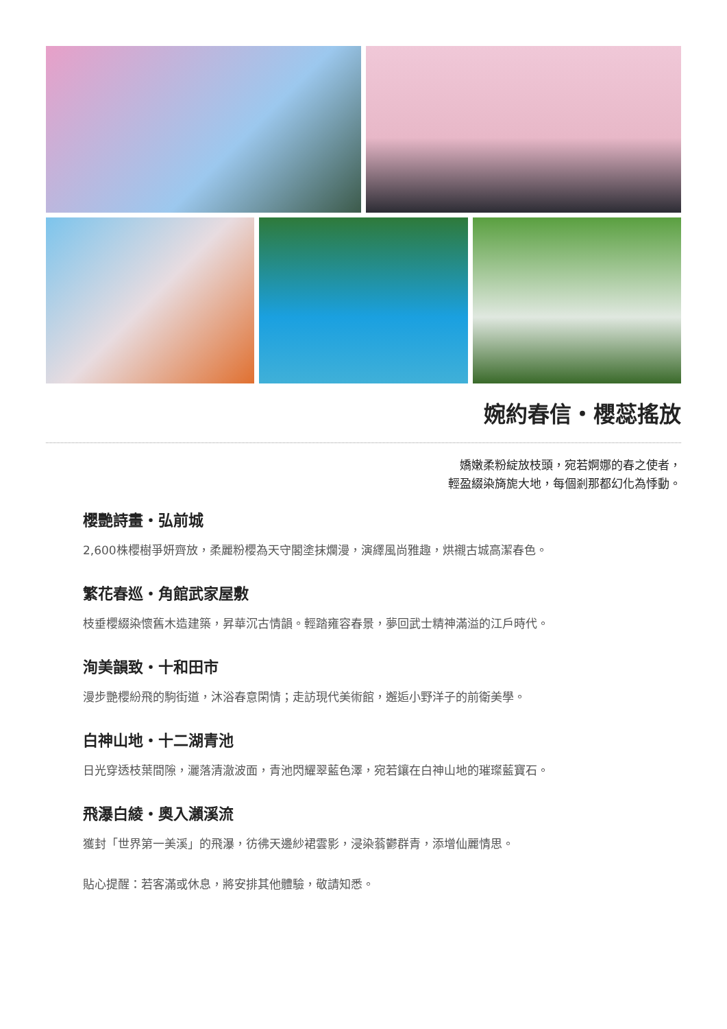婉約春信・櫻蕊搖放
嬌嫩柔粉綻放枝頭，宛若婀娜的春之使者，
輕盈綴染旖旎大地，每個剎那都幻化為悸動。
櫻艷詩畫・弘前城
2,600株櫻樹爭妍齊放，柔麗粉櫻為天守閣塗抹爛漫，演繹風尚雅趣，烘襯古城高潔春色。
繁花春巡・角館武家屋敷
枝垂櫻綴染懷舊木造建築，昇華沉古情韻。輕踏雍容春景，夢回武士精神滿溢的江戶時代。
洵美韻致・十和田市
漫步艷櫻紛飛的駒街道，沐浴春意閑情；走訪現代美術館，邂逅小野洋子的前衛美學。
白神山地・十二湖青池
日光穿透枝葉間隙，灑落清澈波面，青池閃耀翠藍色澤，宛若鑲在白神山地的璀璨藍寶石。
飛瀑白綾・奧入瀨溪流
獲封「世界第一美溪」的飛瀑，彷彿天邊紗裙雲影，浸染蓊鬱群青，添增仙麗情思。
貼心提醒：若客滿或休息，將安排其他體驗，敬請知悉。